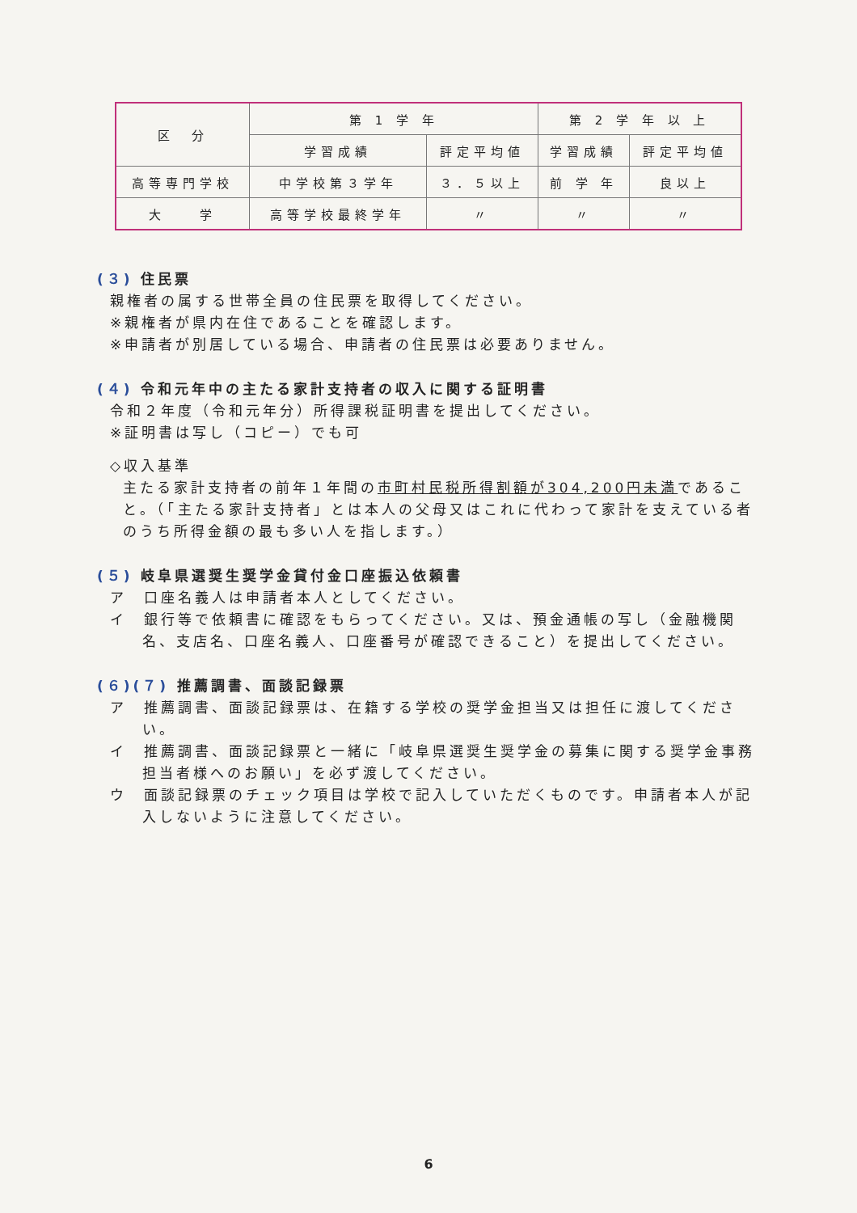| 区 分 | 第 1 学 年 | | 第 2 学 年 以 上 | |
| --- | --- | --- | --- | --- |
| | 学習成績 | 評定平均値 | 学習成績 | 評定平均値 |
| 高等専門学校 | 中学校第３学年 | ３．５以上 | 前 学 年 | 良以上 |
| 大 学 | 高等学校最終学年 | 〃 | 〃 | 〃 |
(３) 住民票
親権者の属する世帯全員の住民票を取得してください。
※親権者が県内在住であることを確認します。
※申請者が別居している場合、申請者の住民票は必要ありません。
(４) 令和元年中の主たる家計支持者の収入に関する証明書
令和２年度（令和元年分）所得課税証明書を提出してください。
※証明書は写し（コピー）でも可
◇収入基準
主たる家計支持者の前年１年間の市町村民税所得割額が304,200円未満であること。（「主たる家計支持者」とは本人の父母又はこれに代わって家計を支えている者のうち所得金額の最も多い人を指します。）
(５) 岐阜県選奨生奨学金貸付金口座振込依頼書
ア　口座名義人は申請者本人としてください。
イ　銀行等で依頼書に確認をもらってください。又は、預金通帳の写し（金融機関名、支店名、口座名義人、口座番号が確認できること）を提出してください。
(６)(７) 推薦調書、面談記録票
ア　推薦調書、面談記録票は、在籍する学校の奨学金担当又は担任に渡してください。
イ　推薦調書、面談記録票と一緒に「岐阜県選奨生奨学金の募集に関する奨学金事務担当者様へのお願い」を必ず渡してください。
ウ　面談記録票のチェック項目は学校で記入していただくものです。申請者本人が記入しないように注意してください。
6